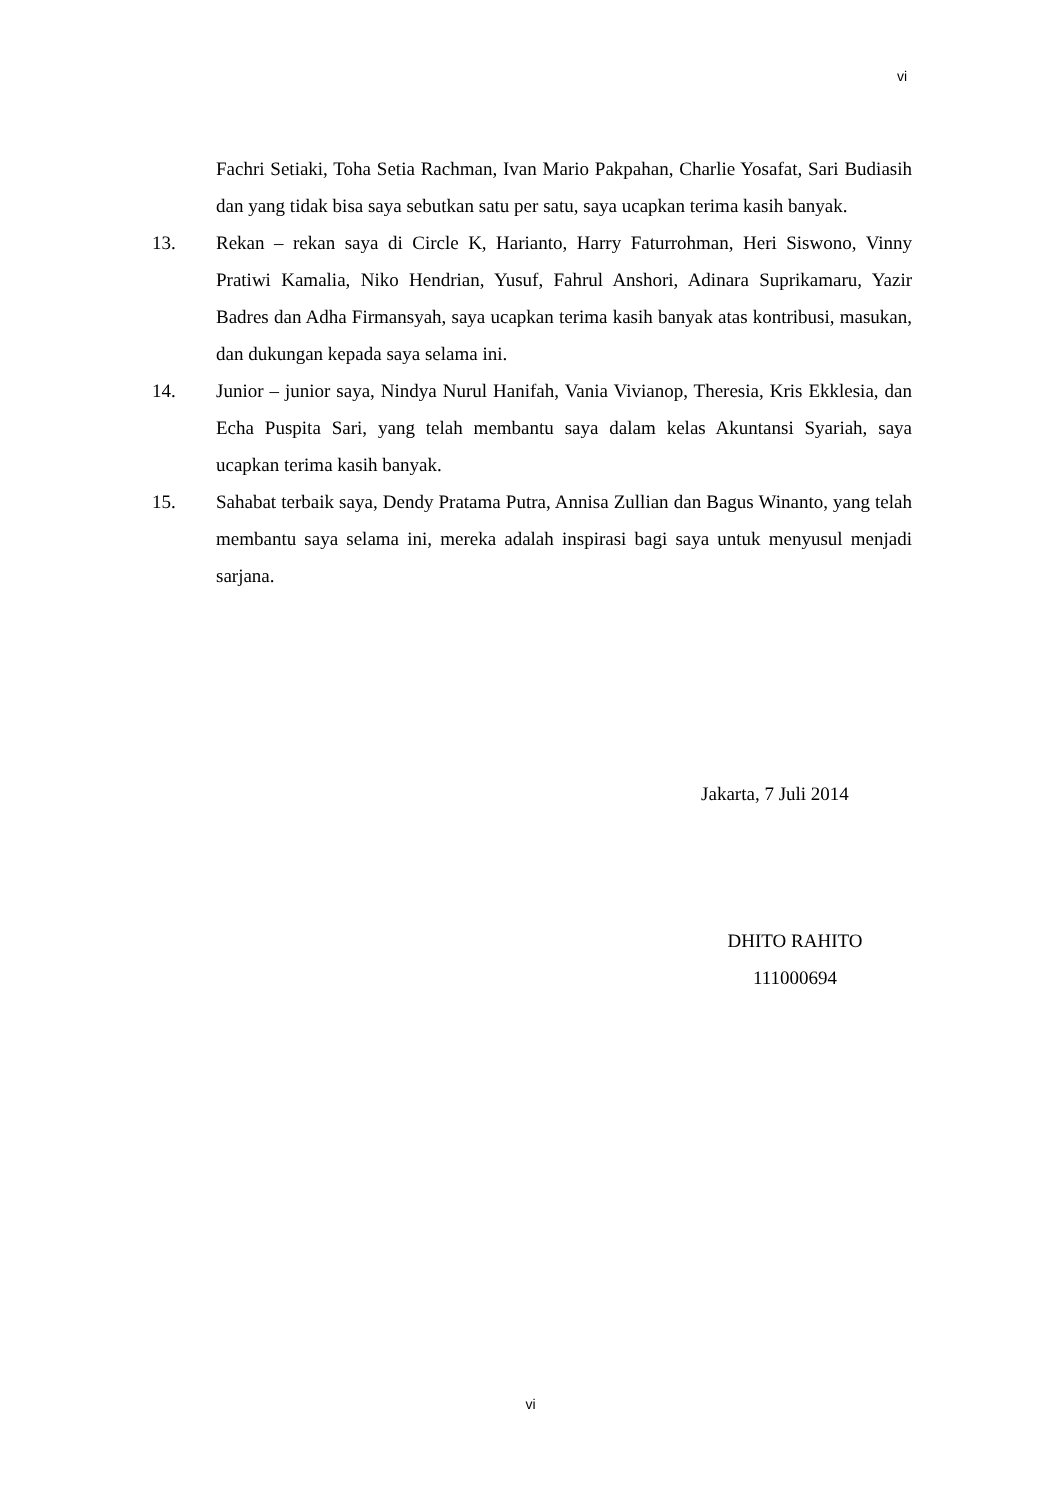vi
Fachri Setiaki, Toha Setia Rachman, Ivan Mario Pakpahan, Charlie Yosafat, Sari Budiasih dan yang tidak bisa saya sebutkan satu per satu, saya ucapkan terima kasih banyak.
13. Rekan – rekan saya di Circle K, Harianto, Harry Faturrohman, Heri Siswono, Vinny Pratiwi Kamalia, Niko Hendrian, Yusuf, Fahrul Anshori, Adinara Suprikamaru, Yazir Badres dan Adha Firmansyah, saya ucapkan terima kasih banyak atas kontribusi, masukan, dan dukungan kepada saya selama ini.
14. Junior – junior saya, Nindya Nurul Hanifah, Vania Vivianop, Theresia, Kris Ekklesia, dan Echa Puspita Sari, yang telah membantu saya dalam kelas Akuntansi Syariah, saya ucapkan terima kasih banyak.
15. Sahabat terbaik saya, Dendy Pratama Putra, Annisa Zullian dan Bagus Winanto, yang telah membantu saya selama ini, mereka adalah inspirasi bagi saya untuk menyusul menjadi sarjana.
Jakarta, 7 Juli 2014
DHITO RAHITO
111000694
vi